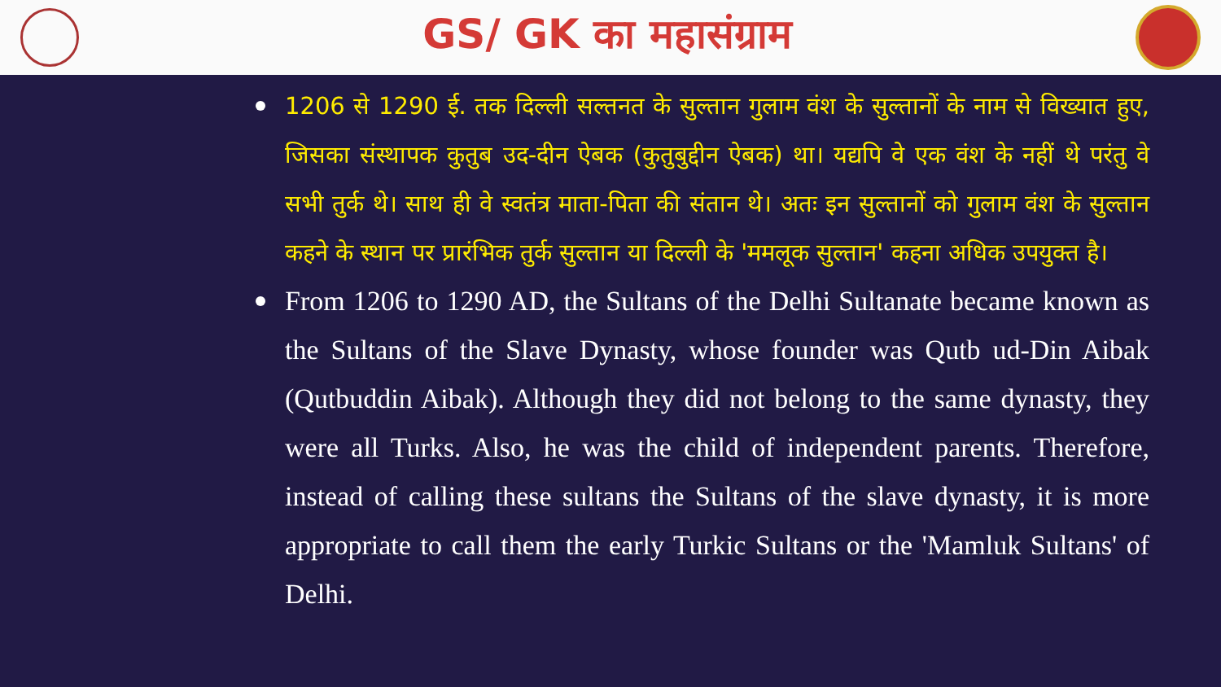GS/ GK का महासंग्राम
1206 से 1290 ई. तक दिल्ली सल्तनत के सुल्तान गुलाम वंश के सुल्तानों के नाम से विख्यात हुए, जिसका संस्थापक कुतुब उद-दीन ऐबक (कुतुबुद्दीन ऐबक) था। यद्यपि वे एक वंश के नहीं थे परंतु वे सभी तुर्क थे। साथ ही वे स्वतंत्र माता-पिता की संतान थे। अतः इन सुल्तानों को गुलाम वंश के सुल्तान कहने के स्थान पर प्रारंभिक तुर्क सुल्तान या दिल्ली के 'ममलूक सुल्तान' कहना अधिक उपयुक्त है।
From 1206 to 1290 AD, the Sultans of the Delhi Sultanate became known as the Sultans of the Slave Dynasty, whose founder was Qutb ud-Din Aibak (Qutbuddin Aibak). Although they did not belong to the same dynasty, they were all Turks. Also, he was the child of independent parents. Therefore, instead of calling these sultans the Sultans of the slave dynasty, it is more appropriate to call them the early Turkic Sultans or the 'Mamluk Sultans' of Delhi.